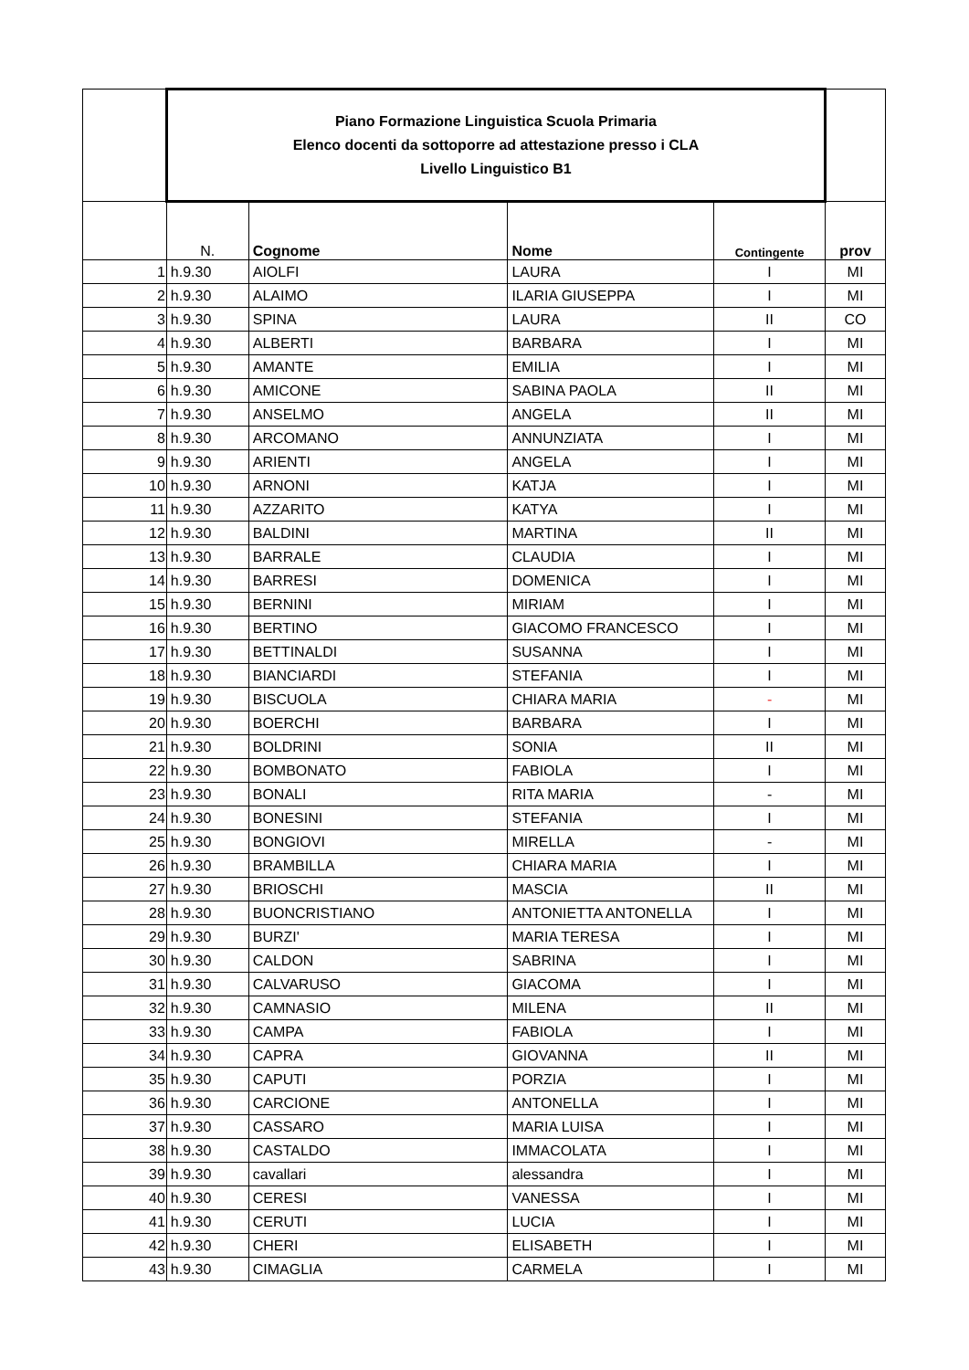| | Piano Formazione Linguistica Scuola Primaria Elenco docenti da sottoporre ad attestazione presso i CLA Livello Linguistico B1 | | | | |
| | N. | Cognome | Nome | Contingente | prov |
| 1 | h.9.30 | AIOLFI | LAURA | I | MI |
| 2 | h.9.30 | ALAIMO | ILARIA GIUSEPPA | I | MI |
| 3 | h.9.30 | SPINA | LAURA | II | CO |
| 4 | h.9.30 | ALBERTI | BARBARA | I | MI |
| 5 | h.9.30 | AMANTE | EMILIA | I | MI |
| 6 | h.9.30 | AMICONE | SABINA PAOLA | II | MI |
| 7 | h.9.30 | ANSELMO | ANGELA | II | MI |
| 8 | h.9.30 | ARCOMANO | ANNUNZIATA | I | MI |
| 9 | h.9.30 | ARIENTI | ANGELA | I | MI |
| 10 | h.9.30 | ARNONI | KATJA | I | MI |
| 11 | h.9.30 | AZZARITO | KATYA | I | MI |
| 12 | h.9.30 | BALDINI | MARTINA | II | MI |
| 13 | h.9.30 | BARRALE | CLAUDIA | I | MI |
| 14 | h.9.30 | BARRESI | DOMENICA | I | MI |
| 15 | h.9.30 | BERNINI | MIRIAM | I | MI |
| 16 | h.9.30 | BERTINO | GIACOMO FRANCESCO | I | MI |
| 17 | h.9.30 | BETTINALDI | SUSANNA | I | MI |
| 18 | h.9.30 | BIANCIARDI | STEFANIA | I | MI |
| 19 | h.9.30 | BISCUOLA | CHIARA MARIA | - | MI |
| 20 | h.9.30 | BOERCHI | BARBARA | I | MI |
| 21 | h.9.30 | BOLDRINI | SONIA | II | MI |
| 22 | h.9.30 | BOMBONATO | FABIOLA | I | MI |
| 23 | h.9.30 | BONALI | RITA MARIA | - | MI |
| 24 | h.9.30 | BONESINI | STEFANIA | I | MI |
| 25 | h.9.30 | BONGIOVI | MIRELLA | - | MI |
| 26 | h.9.30 | BRAMBILLA | CHIARA MARIA | I | MI |
| 27 | h.9.30 | BRIOSCHI | MASCIA | II | MI |
| 28 | h.9.30 | BUONCRISTIANO | ANTONIETTA ANTONELLA | I | MI |
| 29 | h.9.30 | BURZI' | MARIA TERESA | I | MI |
| 30 | h.9.30 | CALDON | SABRINA | I | MI |
| 31 | h.9.30 | CALVARUSO | GIACOMA | I | MI |
| 32 | h.9.30 | CAMNASIO | MILENA | II | MI |
| 33 | h.9.30 | CAMPA | FABIOLA | I | MI |
| 34 | h.9.30 | CAPRA | GIOVANNA | II | MI |
| 35 | h.9.30 | CAPUTI | PORZIA | I | MI |
| 36 | h.9.30 | CARCIONE | ANTONELLA | I | MI |
| 37 | h.9.30 | CASSARO | MARIA LUISA | I | MI |
| 38 | h.9.30 | CASTALDO | IMMACOLATA | I | MI |
| 39 | h.9.30 | cavallari | alessandra | I | MI |
| 40 | h.9.30 | CERESI | VANESSA | I | MI |
| 41 | h.9.30 | CERUTI | LUCIA | I | MI |
| 42 | h.9.30 | CHERI | ELISABETH | I | MI |
| 43 | h.9.30 | CIMAGLIA | CARMELA | I | MI |